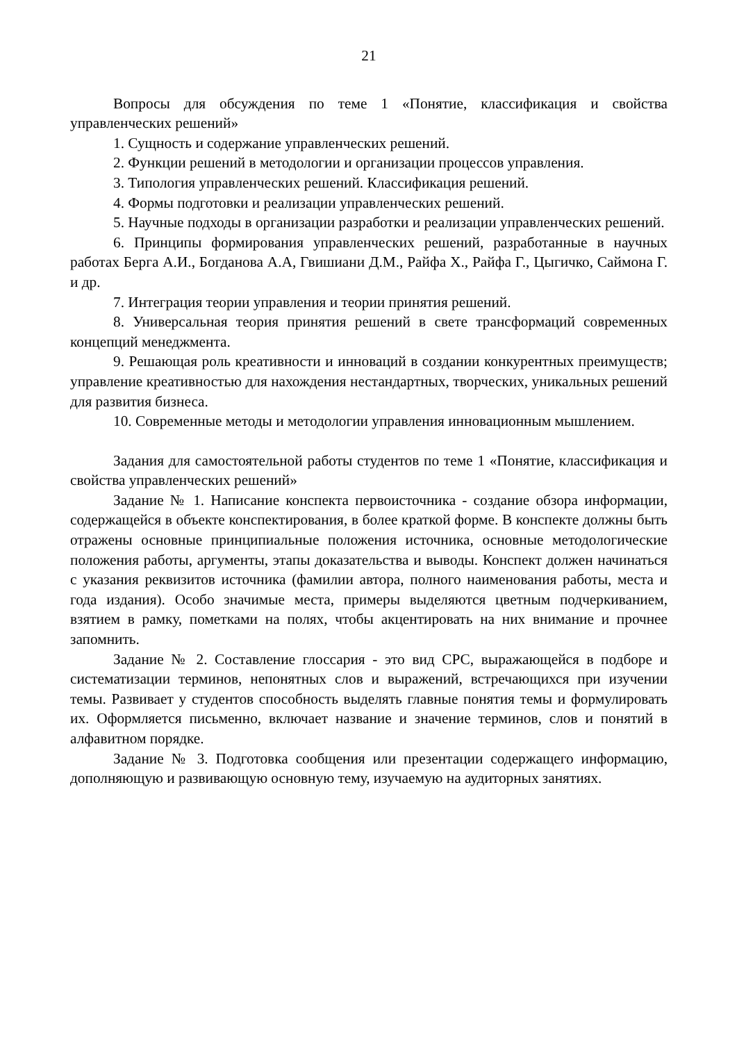21
Вопросы для обсуждения по теме 1 «Понятие, классификация и свойства управленческих решений»
1. Сущность и содержание управленческих решений.
2. Функции решений в методологии и организации процессов управления.
3. Типология управленческих решений. Классификация решений.
4. Формы подготовки и реализации управленческих решений.
5. Научные подходы в организации разработки и реализации управленческих решений.
6. Принципы формирования управленческих решений, разработанные в научных работах Берга А.И., Богданова А.А, Гвишиани Д.М., Райфа Х., Райфа Г., Цыгичко, Саймона Г. и др.
7. Интеграция теории управления и теории принятия решений.
8. Универсальная теория принятия решений в свете трансформаций современных концепций менеджмента.
9. Решающая роль креативности и инноваций в создании конкурентных преимуществ; управление креативностью для нахождения нестандартных, творческих, уникальных решений для развития бизнеса.
10. Современные методы и методологии управления инновационным мышлением.
Задания для самостоятельной работы студентов по теме 1 «Понятие, классификация и свойства управленческих решений»
Задание № 1. Написание конспекта первоисточника - создание обзора информации, содержащейся в объекте конспектирования, в более краткой форме. В конспекте должны быть отражены основные принципиальные положения источника, основные методологические положения работы, аргументы, этапы доказательства и выводы. Конспект должен начинаться с указания реквизитов источника (фамилии автора, полного наименования работы, места и года издания). Особо значимые места, примеры выделяются цветным подчеркиванием, взятием в рамку, пометками на полях, чтобы акцентировать на них внимание и прочнее запомнить.
Задание № 2. Составление глоссария - это вид СРС, выражающейся в подборе и систематизации терминов, непонятных слов и выражений, встречающихся при изучении темы. Развивает у студентов способность выделять главные понятия темы и формулировать их. Оформляется письменно, включает название и значение терминов, слов и понятий в алфавитном порядке.
Задание № 3. Подготовка сообщения или презентации содержащего информацию, дополняющую и развивающую основную тему, изучаемую на аудиторных занятиях.